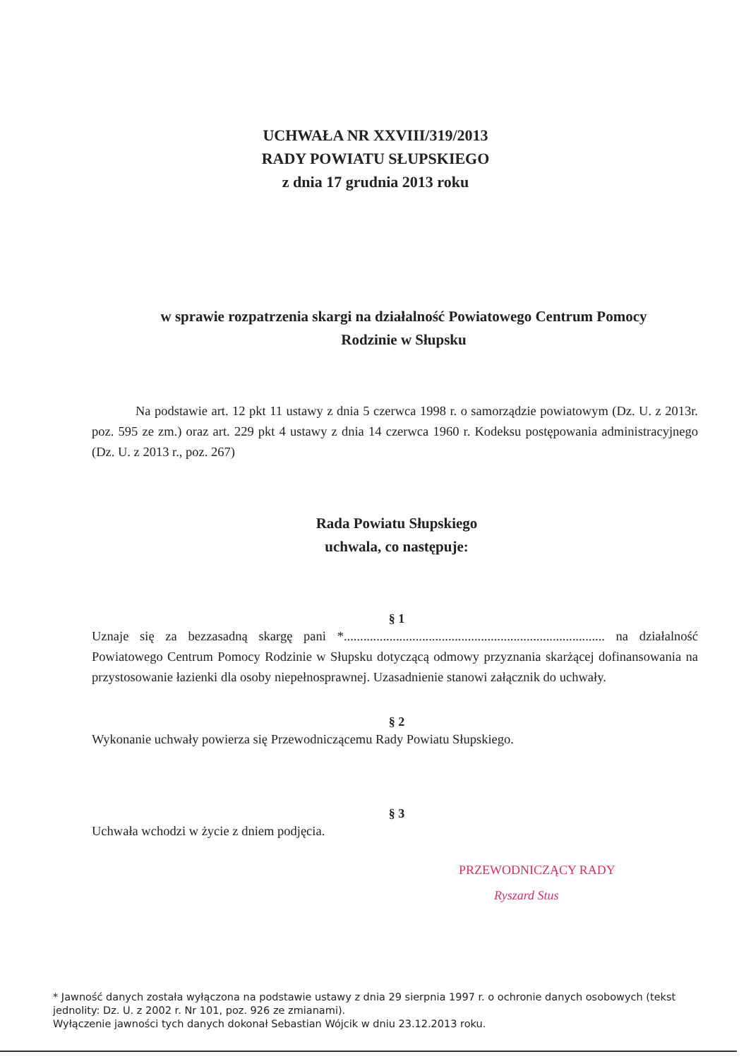UCHWAŁA NR XXVIII/319/2013
RADY POWIATU SŁUPSKIEGO
z dnia 17 grudnia 2013 roku
w sprawie rozpatrzenia skargi na działalność Powiatowego Centrum Pomocy
Rodzinie w Słupsku
Na podstawie art. 12 pkt 11 ustawy z dnia 5 czerwca 1998 r. o samorządzie powiatowym (Dz. U. z 2013r. poz. 595 ze zm.) oraz art. 229 pkt 4 ustawy z dnia 14 czerwca 1960 r. Kodeksu postępowania administracyjnego (Dz. U. z 2013 r., poz. 267)
Rada Powiatu Słupskiego
uchwala, co następuje:
§ 1
Uznaje się za bezzasadną skargę pani *................................................................................ na działalność Powiatowego Centrum Pomocy Rodzinie w Słupsku dotyczącą odmowy przyznania skarżącej dofinansowania na przystosowanie łazienki dla osoby niepełnosprawnej. Uzasadnienie stanowi załącznik do uchwały.
§ 2
Wykonanie uchwały powierza się Przewodniczącemu Rady Powiatu Słupskiego.
§ 3
Uchwała wchodzi w życie z dniem podjęcia.
PRZEWODNICZĄCY RADY
Ryszard Stus
* Jawność danych została wyłączona na podstawie ustawy z dnia 29 sierpnia 1997 r. o ochronie danych osobowych (tekst jednolity: Dz. U. z 2002 r. Nr 101, poz. 926 ze zmianami).
Wyłączenie jawności tych danych dokonał Sebastian Wójcik w dniu 23.12.2013 roku.